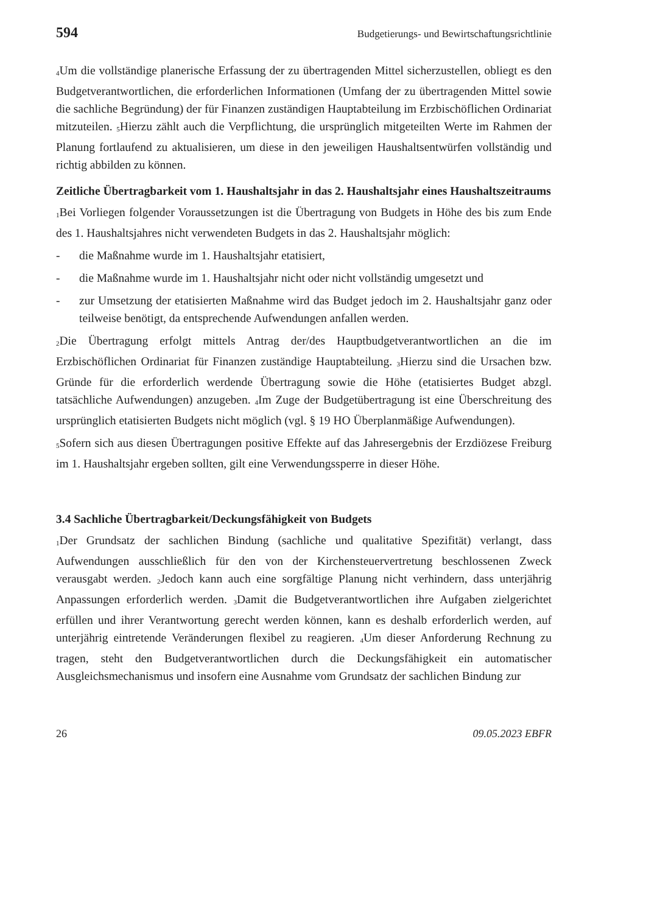594 Budgetierungs- und Bewirtschaftungsrichtlinie
<sub>4</sub>Um die vollständige planerische Erfassung der zu übertragenden Mittel sicherzustellen, obliegt es den Budgetverantwortlichen, die erforderlichen Informationen (Umfang der zu übertragenden Mittel sowie die sachliche Begründung) der für Finanzen zuständigen Hauptabteilung im Erzbischöflichen Ordinariat mitzuteilen. <sub>5</sub>Hierzu zählt auch die Verpflichtung, die ursprünglich mitgeteilten Werte im Rahmen der Planung fortlaufend zu aktualisieren, um diese in den jeweiligen Haushaltsentwürfen vollständig und richtig abbilden zu können.
Zeitliche Übertragbarkeit vom 1. Haushaltsjahr in das 2. Haushaltsjahr eines Haushaltszeitraums
<sub>1</sub>Bei Vorliegen folgender Voraussetzungen ist die Übertragung von Budgets in Höhe des bis zum Ende des 1. Haushaltsjahres nicht verwendeten Budgets in das 2. Haushaltsjahr möglich:
- die Maßnahme wurde im 1. Haushaltsjahr etatisiert,
- die Maßnahme wurde im 1. Haushaltsjahr nicht oder nicht vollständig umgesetzt und
- zur Umsetzung der etatisierten Maßnahme wird das Budget jedoch im 2. Haushaltsjahr ganz oder teilweise benötigt, da entsprechende Aufwendungen anfallen werden.
<sub>2</sub>Die Übertragung erfolgt mittels Antrag der/des Hauptbudgetverantwortlichen an die im Erzbischöflichen Ordinariat für Finanzen zuständige Hauptabteilung. <sub>3</sub>Hierzu sind die Ursachen bzw. Gründe für die erforderlich werdende Übertragung sowie die Höhe (etatisiertes Budget abzgl. tatsächliche Aufwendungen) anzugeben. <sub>4</sub>Im Zuge der Budgetübertragung ist eine Überschreitung des ursprünglich etatisierten Budgets nicht möglich (vgl. § 19 HO Überplanmäßige Aufwendungen).
<sub>5</sub>Sofern sich aus diesen Übertragungen positive Effekte auf das Jahresergebnis der Erzdiözese Freiburg im 1. Haushaltsjahr ergeben sollten, gilt eine Verwendungssperre in dieser Höhe.
3.4 Sachliche Übertragbarkeit/Deckungsfähigkeit von Budgets
<sub>1</sub>Der Grundsatz der sachlichen Bindung (sachliche und qualitative Spezifität) verlangt, dass Aufwendungen ausschließlich für den von der Kirchensteuervertretung beschlossenen Zweck verausgabt werden. <sub>2</sub>Jedoch kann auch eine sorgfältige Planung nicht verhindern, dass unterjährig Anpassungen erforderlich werden. <sub>3</sub>Damit die Budgetverantwortlichen ihre Aufgaben zielgerichtet erfüllen und ihrer Verantwortung gerecht werden können, kann es deshalb erforderlich werden, auf unterjährig eintretende Veränderungen flexibel zu reagieren. <sub>4</sub>Um dieser Anforderung Rechnung zu tragen, steht den Budgetverantwortlichen durch die Deckungsfähigkeit ein automatischer Ausgleichsmechanismus und insofern eine Ausnahme vom Grundsatz der sachlichen Bindung zur
26 09.05.2023 EBFR